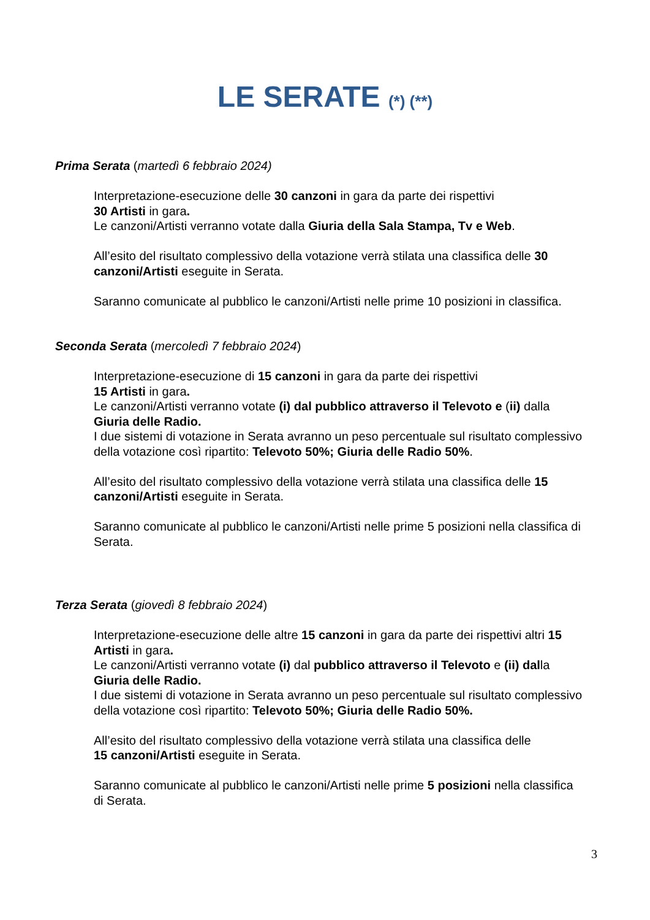LE SERATE (*) (**)
Prima Serata (martedì 6 febbraio 2024)
Interpretazione-esecuzione delle 30 canzoni in gara da parte dei rispettivi
30 Artisti in gara.
Le canzoni/Artisti verranno votate dalla Giuria della Sala Stampa, Tv e Web.
All’esito del risultato complessivo della votazione verrà stilata una classifica delle 30 canzoni/Artisti eseguite in Serata.
Saranno comunicate al pubblico le canzoni/Artisti nelle prime 10 posizioni in classifica.
Seconda Serata (mercoledì 7 febbraio 2024)
Interpretazione-esecuzione di 15 canzoni in gara da parte dei rispettivi
15 Artisti in gara.
Le canzoni/Artisti verranno votate (i) dal pubblico attraverso il Televoto e (ii) dalla Giuria delle Radio.
I due sistemi di votazione in Serata avranno un peso percentuale sul risultato complessivo della votazione così ripartito: Televoto 50%; Giuria delle Radio 50%.
All’esito del risultato complessivo della votazione verrà stilata una classifica delle 15 canzoni/Artisti eseguite in Serata.
Saranno comunicate al pubblico le canzoni/Artisti nelle prime 5 posizioni nella classifica di Serata.
Terza Serata (giovedì 8 febbraio 2024)
Interpretazione-esecuzione delle altre 15 canzoni in gara da parte dei rispettivi altri 15 Artisti in gara.
Le canzoni/Artisti verranno votate (i) dal pubblico attraverso il Televoto e (ii) dalla Giuria delle Radio.
I due sistemi di votazione in Serata avranno un peso percentuale sul risultato complessivo della votazione così ripartito: Televoto 50%; Giuria delle Radio 50%.
All’esito del risultato complessivo della votazione verrà stilata una classifica delle
15 canzoni/Artisti eseguite in Serata.
Saranno comunicate al pubblico le canzoni/Artisti nelle prime 5 posizioni nella classifica di Serata.
3